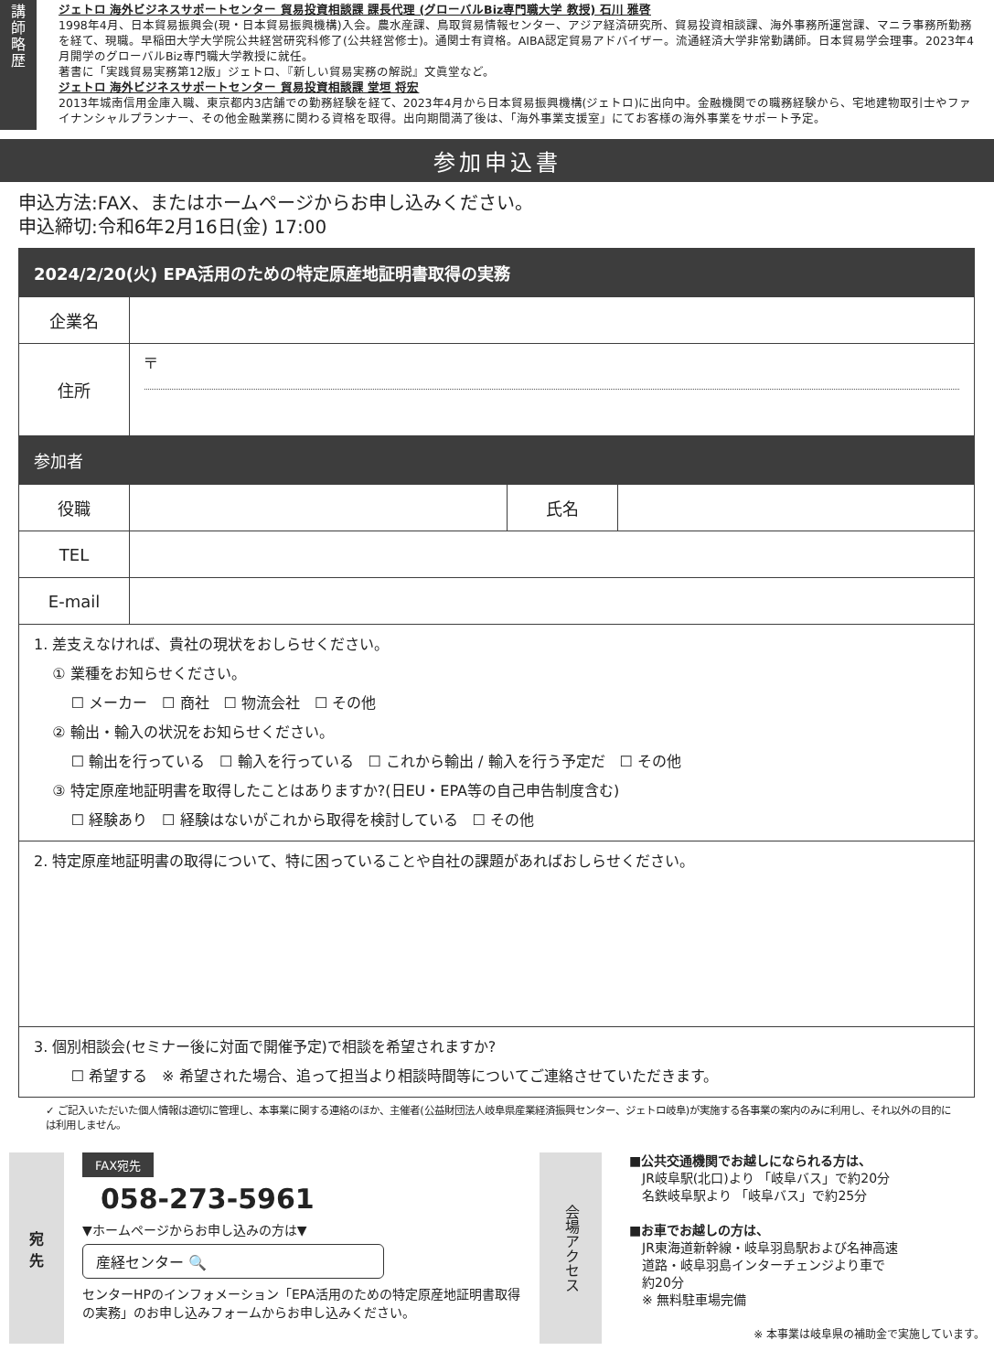講
師
略
歴
ジェトロ 海外ビジネスサポートセンター 貿易投資相談課 課長代理 (グローバルBiz専門職大学 教授) 石川 雅啓
1998年4月、日本貿易振興会(現・日本貿易振興機構)入会。農水産課、鳥取貿易情報センター、アジア経済研究所、貿易投資相談課、海外事務所運営課、マニラ事務所勤務を経て、現職。早稲田大学大学院公共経営研究科修了(公共経営修士)。通関士有資格。AIBA認定貿易アドバイザー。流通経済大学非常勤講師。日本貿易学会理事。2023年4月開学のグローバルBiz専門職大学教授に就任。
著書に「実践貿易実務第12版」ジェトロ、『新しい貿易実務の解説』文眞堂など。
ジェトロ 海外ビジネスサポートセンター 貿易投資相談課 堂垣 将宏
2013年城南信用金庫入職、東京都内3店舗での勤務経験を経て、2023年4月から日本貿易振興機構(ジェトロ)に出向中。金融機関での職務経験から、宅地建物取引士やファイナンシャルプランナー、その他金融業務に関わる資格を取得。出向期間満了後は、「海外事業支援室」にてお客様の海外事業をサポート予定。
参加申込書
申込方法:FAX、またはホームページからお申し込みください。
申込締切:令和6年2月16日(金) 17:00
| 2024/2/20(火) EPA活用のための特定原産地証明書取得の実務 | | | |
| 企業名 | | | |
| 住所 | 〒 | | |
| 参加者 | | | |
| 役職 | | 氏名 | |
| TEL | | | |
| E-mail | | | |
| 1. 差支えなければ、貴社の現状をおしらせください。 ① 業種をお知らせください。 ☐ メーカー ☐ 商社 ☐ 物流会社 ☐ その他 ② 輸出・輸入の状況をお知らせください。 ☐ 輸出を行っている ☐ 輸入を行っている ☐ これから輸出 / 輸入を行う予定だ ☐ その他 ③ 特定原産地証明書を取得したことはありますか?(日EU・EPA等の自己申告制度含む) ☐ 経験あり ☐ 経験はないがこれから取得を検討している ☐ その他 | | | |
| 2. 特定原産地証明書の取得について、特に困っていることや自社の課題があればおしらせください。 | | | |
| 3. 個別相談会(セミナー後に対面で開催予定)で相談を希望されますか? ☐ 希望する ※ 希望された場合、追って担当より相談時間等についてご連絡させていただきます。 | | | |
✓ ご記入いただいた個人情報は適切に管理し、本事業に関する連絡のほか、主催者(公益財団法人岐阜県産業経済振興センター、ジェトロ岐阜)が実施する各事業の案内のみに利用し、それ以外の目的には利用しません。
宛
先
FAX宛先
058-273-5961
▼ホームページからお申し込みの方は▼
産経センター 🔍
センターHPのインフォメーション「EPA活用のための特定原産地証明書取得の実務」のお申し込みフォームからお申し込みください。
会場アクセス
■公共交通機関でお越しになられる方は、
　JR岐阜駅(北口)より 「岐阜バス」で約20分
　名鉄岐阜駅より 「岐阜バス」で約25分
■お車でお越しの方は、
　JR東海道新幹線・岐阜羽島駅および名神高速
　道路・岐阜羽島インターチェンジより車で
　約20分
　※ 無料駐車場完備
※ 本事業は岐阜県の補助金で実施しています。